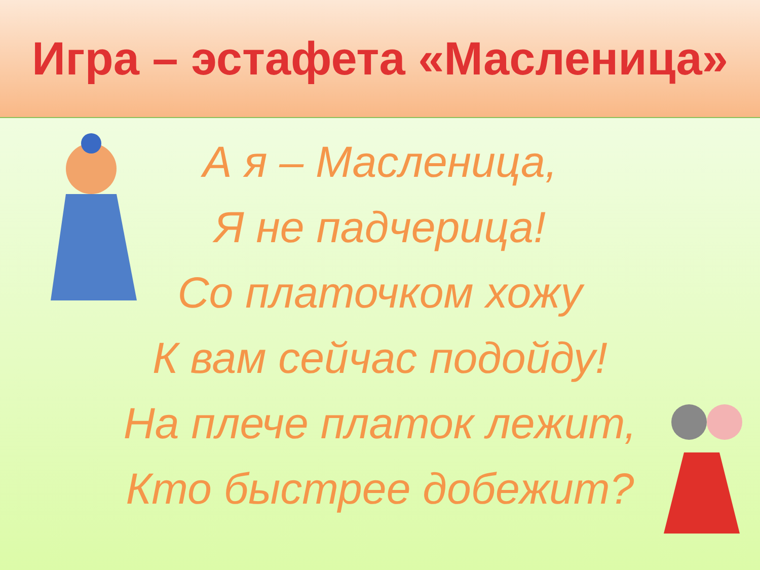Игра – эстафета «Масленица»
А я – Масленица,
Я не падчерица!
Со платочком хожу
К вам сейчас подойду!
На плече платок лежит,
Кто быстрее добежит?